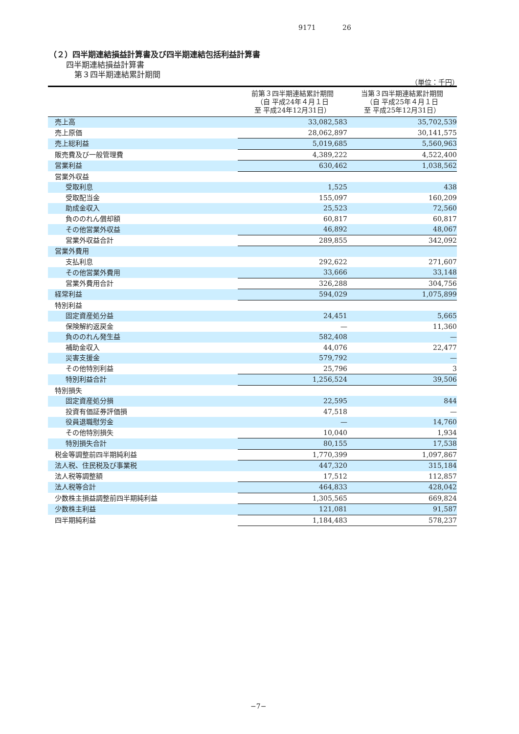9171 26
（２）四半期連結損益計算書及び四半期連結包括利益計算書
四半期連結損益計算書
第３四半期連結累計期間
（単位：千円）
| | 前第３四半期連結累計期間 （自 平成24年４月１日 至 平成24年12月31日） | 当第３四半期連結累計期間 （自 平成25年４月１日 至 平成25年12月31日） |
| --- | --- | --- |
| 売上高 | 33,082,583 | 35,702,539 |
| 売上原価 | 28,062,897 | 30,141,575 |
| 売上総利益 | 5,019,685 | 5,560,963 |
| 販売費及び一般管理費 | 4,389,222 | 4,522,400 |
| 営業利益 | 630,462 | 1,038,562 |
| 営業外収益 | | |
| 受取利息 | 1,525 | 438 |
| 受取配当金 | 155,097 | 160,209 |
| 助成金収入 | 25,523 | 72,560 |
| 負ののれん償却額 | 60,817 | 60,817 |
| その他営業外収益 | 46,892 | 48,067 |
| 営業外収益合計 | 289,855 | 342,092 |
| 営業外費用 | | |
| 支払利息 | 292,622 | 271,607 |
| その他営業外費用 | 33,666 | 33,148 |
| 営業外費用合計 | 326,288 | 304,756 |
| 経常利益 | 594,029 | 1,075,899 |
| 特別利益 | | |
| 固定資産処分益 | 24,451 | 5,665 |
| 保険解約返戻金 | — | 11,360 |
| 負ののれん発生益 | 582,408 | — |
| 補助金収入 | 44,076 | 22,477 |
| 災害支援金 | 579,792 | — |
| その他特別利益 | 25,796 | 3 |
| 特別利益合計 | 1,256,524 | 39,506 |
| 特別損失 | | |
| 固定資産処分損 | 22,595 | 844 |
| 投資有価証券評価損 | 47,518 | — |
| 役員退職慰労金 | — | 14,760 |
| その他特別損失 | 10,040 | 1,934 |
| 特別損失合計 | 80,155 | 17,538 |
| 税金等調整前四半期純利益 | 1,770,399 | 1,097,867 |
| 法人税、住民税及び事業税 | 447,320 | 315,184 |
| 法人税等調整額 | 17,512 | 112,857 |
| 法人税等合計 | 464,833 | 428,042 |
| 少数株主損益調整前四半期純利益 | 1,305,565 | 669,824 |
| 少数株主利益 | 121,081 | 91,587 |
| 四半期純利益 | 1,184,483 | 578,237 |
−7−